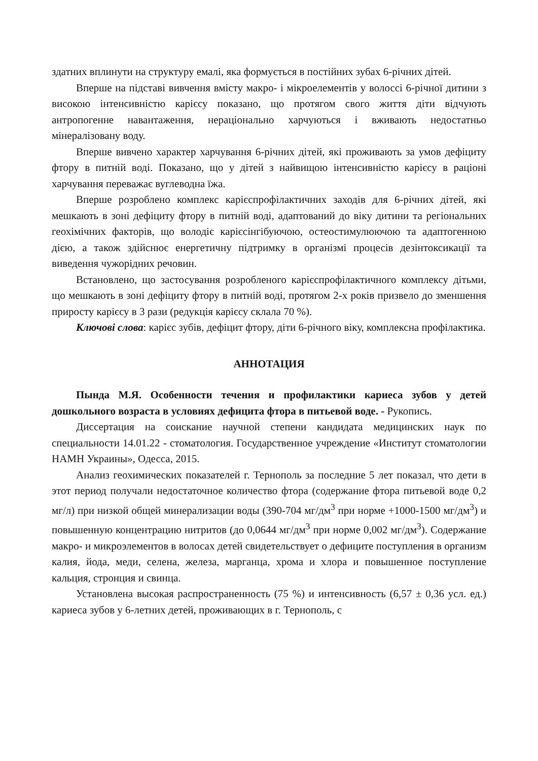здатних вплинути на структуру емалі, яка формується в постійних зубах 6-річних дітей.
Вперше на підставі вивчення вмісту макро- і мікроелементів у волоссі 6-річної дитини з високою інтенсивністю карієсу показано, що протягом свого життя діти відчують антропогенне навантаження, нераціонально харчуються і вживають недостатньо мінералізовану воду.
Вперше вивчено характер харчування 6-річних дітей, які проживають за умов дефіциту фтору в питній воді. Показано, що у дітей з найвищою інтенсивністю карієсу в раціоні харчування переважає вуглеводна їжа.
Вперше розроблено комплекс карієспрофілактичних заходів для 6-річних дітей, які мешкають в зоні дефіциту фтору в питній воді, адаптований до віку дитини та регіональних геохімічних факторів, що володіє карієсінгібуючою, остеостимулюючою та адаптогенною дією, а також здійснює енергетичну підтримку в організмі процесів дезінтоксикації та виведення чужорідних речовин.
Встановлено, що застосування розробленого карієспрофілактичного комплексу дітьми, що мешкають в зоні дефіциту фтору в питній воді, протягом 2-х років призвело до зменшення приросту карієсу в 3 рази (редукція карієсу склала 70 %).
Ключові слова: карієс зубів, дефіцит фтору, діти 6-річного віку, комплексна профілактика.
АННОТАЦИЯ
Пында М.Я. Особенности течения и профилактики кариеса зубов у детей дошкольного возраста в условиях дефицита фтора в питьевой воде. - Рукопись.
Диссертация на соискание научной степени кандидата медицинских наук по специальности 14.01.22 - стоматология. Государственное учреждение «Институт стоматологии НАМН Украины», Одесса, 2015.
Анализ геохимических показателей г. Тернополь за последние 5 лет показал, что дети в этот период получали недостаточное количество фтора (содержание фтора питьевой воде 0,2 мг/л) при низкой общей минерализации воды (390-704 мг/дм<sup>3</sup> при норме +1000-1500 мг/дм<sup>3</sup>) и повышенную концентрацию нитритов (до 0,0644 мг/дм<sup>3</sup> при норме 0,002 мг/дм<sup>3</sup>). Содержание макро- и микроэлементов в волосах детей свидетельствует о дефиците поступления в организм калия, йода, меди, селена, железа, марганца, хрома и хлора и повышенное поступление кальция, стронция и свинца.
Установлена высокая распространенность (75 %) и интенсивность (6,57 ± 0,36 усл. ед.) кариеса зубов у 6-летних детей, проживающих в г. Тернополь, с